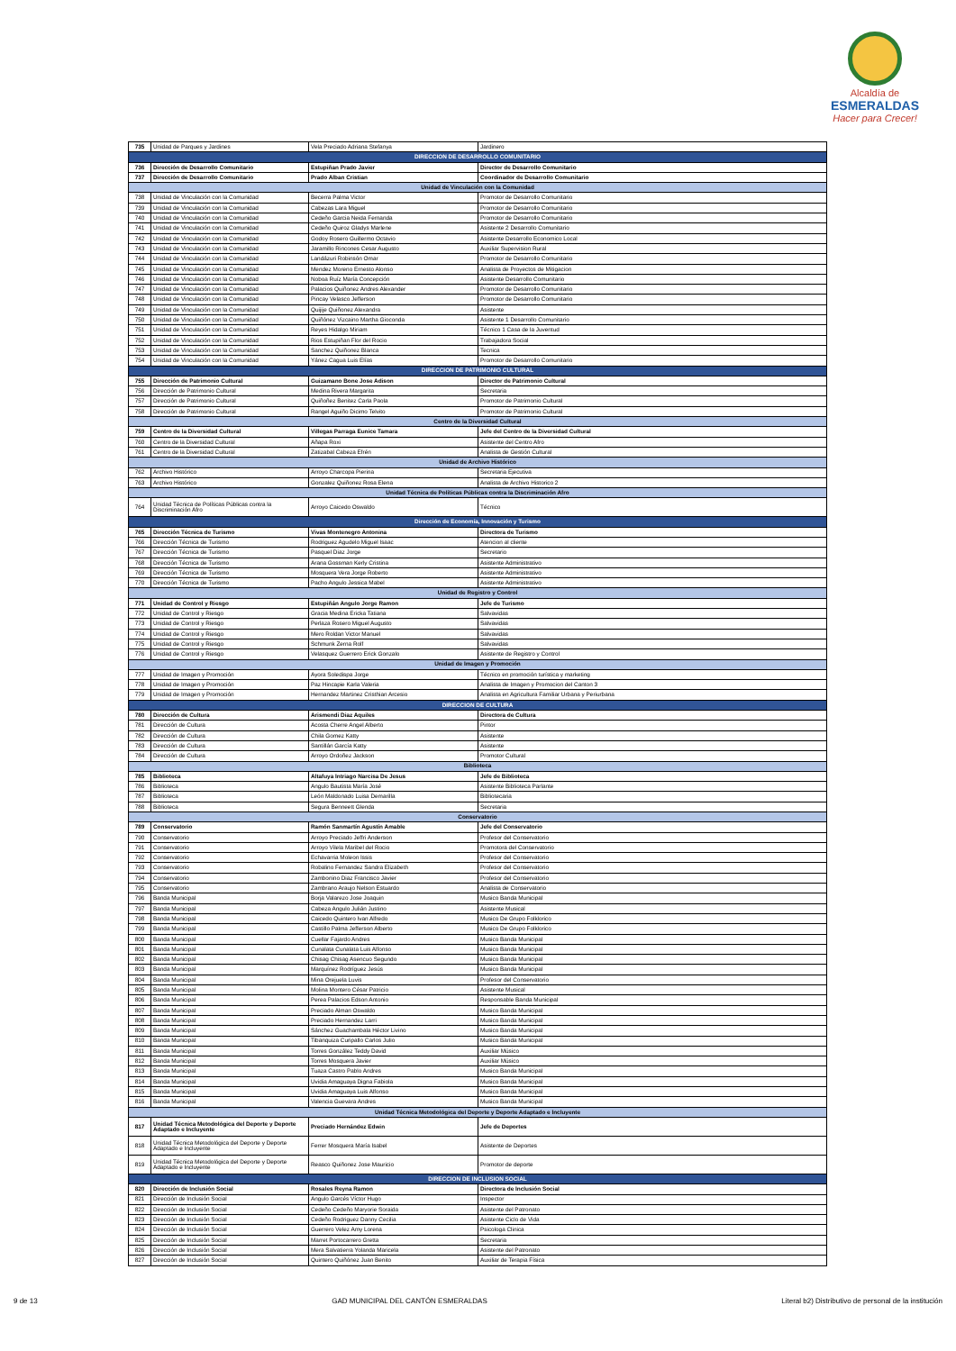Alcaldía de
ESMERALDAS
Hacer para Crecer!
| 735 | Unidad de Parques y Jardines | Vela Preciado Adriana Stefanya | Jardinero |
| DIRECCION DE DESARROLLO COMUNITARIO | | | |
| 736 | Dirección de Desarrollo Comunitario | Estupiñan Prado Javier | Director de Desarrollo Comunitario |
| 737 | Dirección de Desarrollo Comunitario | Prado Alban Cristian | Coordinador de Desarrollo Comunitario |
| Unidad de Vinculación con la Comunidad | | | |
| 738 | Unidad de Vinculación con la Comunidad | Becerra Palma Victor | Promotor de Desarrollo Comunitario |
| 739 | Unidad de Vinculación con la Comunidad | Cabezas Lara Miguel | Promotor de Desarrollo Comunitario |
| 740 | Unidad de Vinculación con la Comunidad | Cedeño Garcia Neida Fernanda | Promotor de Desarrollo Comunitario |
| 741 | Unidad de Vinculación con la Comunidad | Cedeño Quiroz Gladys Marlene | Asistente 2 Desarrollo Comunitario |
| 742 | Unidad de Vinculación con la Comunidad | Godoy Rosero Guillermo Octavio | Asistente Desarrollo Economico Local |
| 743 | Unidad de Vinculación con la Comunidad | Jaramillo Rincones Cesar Augusto | Auxiliar Supervision Rural |
| 744 | Unidad de Vinculación con la Comunidad | Landázuri Robinsón Omar | Promotor de Desarrollo Comunitario |
| 745 | Unidad de Vinculación con la Comunidad | Mendez Moreno Ernesto Alonso | Analista de Proyectos de Mitigacion |
| 746 | Unidad de Vinculación con la Comunidad | Noboa Ruíz María Concepción | Asistente Desarrollo Comunitario |
| 747 | Unidad de Vinculación con la Comunidad | Palacios Quiñonez Andres Alexander | Promotor de Desarrollo Comunitario |
| 748 | Unidad de Vinculación con la Comunidad | Pincay Velasco Jefferson | Promotor de Desarrollo Comunitario |
| 749 | Unidad de Vinculación con la Comunidad | Quijije Quiñonez Alexandra | Asistente |
| 750 | Unidad de Vinculación con la Comunidad | Quiñónez Vizcaino Martha Gioconda | Asistente 1 Desarrollo Comunitario |
| 751 | Unidad de Vinculación con la Comunidad | Reyes Hidalgo Miriam | Técnico 1 Casa de la Juventud |
| 752 | Unidad de Vinculación con la Comunidad | Rios Estupiñan Flor del Rocio | Trabajadora Social |
| 753 | Unidad de Vinculación con la Comunidad | Sanchez Quiñonez Blanca | Tecnica |
| 754 | Unidad de Vinculación con la Comunidad | Yánez Cagua Luis Elías | Promotor de Desarrollo Comunitario |
| DIRECCION DE PATRIMONIO CULTURAL | | | |
| 755 | Dirección de Patrimonio Cultural | Guizamano Bone Jose Adison | Director de Patrimonio Cultural |
| 756 | Dirección de Patrimonio Cultural | Medina Rivera Margarita | Secretaria |
| 757 | Dirección de Patrimonio Cultural | Quiñoñez Benitez Carla Paola | Promotor de Patrimonio Cultural |
| 758 | Dirección de Patrimonio Cultural | Rangel Aguiño Dicimo Telvito | Promotor de Patrimonio Cultural |
| Centro de la Diversidad Cultural | | | |
| 759 | Centro de la Diversidad Cultural | Villegas Parraga Eunice Tamara | Jefe del Centro de la Diversidad Cultural |
| 760 | Centro de la Diversidad Cultural | Añapa Roxi | Asistente del Centro Afro |
| 761 | Centro de la Diversidad Cultural | Zatizabal Cabeza Efrén | Analista de Gestión Cultural |
| Unidad de Archivo Histórico | | | |
| 762 | Archivo Histórico | Arroyo Charcopa Pierina | Secretaria Ejecutiva |
| 763 | Archivo Histórico | Gonzalez Quiñonez Rosa Elena | Analista de Archivo Historico 2 |
| Unidad Técnica de Políticas Públicas contra la Discriminación Afro | | | |
| 764 | Unidad Técnica de Políticas Públicas contra la Discriminación Afro | Arroyo Caicedo Oswaldo | Técnico |
| Dirección de Economía, Innovación y Turismo | | | |
| 765 | Dirección Técnica de Turismo | Vivas Montenegro Antonina | Directora de Turismo |
| 766 | Dirección Técnica de Turismo | Rodriguez Agudelo Miguel Isaac | Atencion al cliente |
| 767 | Dirección Técnica de Turismo | Pasquel Diaz Jorge | Secretario |
| 768 | Dirección Técnica de Turismo | Arana Gossman Kerly Cristina | Asistente Administrativo |
| 769 | Dirección Técnica de Turismo | Mosquera Vera Jorge Roberto | Asistente Administrativo |
| 770 | Dirección Técnica de Turismo | Pacho Angulo Jessica Mabel | Asistente Administrativo |
| Unidad de Registro y Control | | | |
| 771 | Unidad de Control y Riesgo | Estupiñán Angulo Jorge Ramon | Jefe de Turismo |
| 772 | Unidad de Control y Riesgo | Gracia Medina Ericka Tatiana | Salvavidas |
| 773 | Unidad de Control y Riesgo | Perlaza Rosero Miguel Augusto | Salvavidas |
| 774 | Unidad de Control y Riesgo | Mero Roldan Victor Manuel | Salvavidas |
| 775 | Unidad de Control y Riesgo | Schmunk Zerna Rolf | Salvavidas |
| 776 | Unidad de Control y Riesgo | Velasquez Guerrero Erick Gonzalo | Asistente de Registro y Control |
| Unidad de Imagen y Promoción | | | |
| 777 | Unidad de Imagen y Promoción | Ayora Soledispa Jorge | Técnico en promoción turística y marketing |
| 778 | Unidad de Imagen y Promoción | Paz Hincapie Karla Valeria | Analista de Imagen y Promocion del Canton 3 |
| 779 | Unidad de Imagen y Promoción | Hernandez Martinez Cristhian Arcesio | Analista en Agricultura Familiar Urbana y Periurbana |
| DIRECCION DE CULTURA | | | |
| 780 | Dirección de Cultura | Arismendi Diaz Aquiles | Directora de Cultura |
| 781 | Dirección de Cultura | Acosta Cherre Angel Alberto | Pintor |
| 782 | Dirección de Cultura | Chila Gomez Katty | Asistente |
| 783 | Dirección de Cultura | Santillán García Katty | Asistente |
| 784 | Dirección de Cultura | Arroyo Ordoñez Jackson | Promotor Cultural |
| Biblioteca | | | |
| 785 | Biblioteca | Altafuya Intriago Narcisa De Jesus | Jefe de Biblioteca |
| 786 | Biblioteca | Angulo Bautista María José | Asistente Biblioteca Parlante |
| 787 | Biblioteca | León Maldonado Luisa Demarilla | Bibliotecaria |
| 788 | Biblioteca | Segura Benneett Glenda | Secretaria |
| Conservatorio | | | |
| 789 | Conservatorio | Ramón Sanmartín Agustín Amable | Jefe del Conservatorio |
| 790 | Conservatorio | Arroyo Preciado Jeffri Anderson | Profesor del Conservatorio |
| 791 | Conservatorio | Arroyo Vilela Maribel del Rocio | Promotora del Conservatorio |
| 792 | Conservatorio | Echavarria Moleon Issis | Profesor del Conservatorio |
| 793 | Conservatorio | Robalino Fernandez Sandra Elizabeth | Profesor del Conservatorio |
| 794 | Conservatorio | Zambonino Diaz Francisco Javier | Profesor del Conservatorio |
| 795 | Conservatorio | Zambrano Araujo Nelson Estuardo | Analista de Conservatorio |
| 796 | Banda Municipal | Borja Valarezo Jose Joaquin | Musico Banda Municipal |
| 797 | Banda Municipal | Cabeza Angulo Julián Justino | Asistente Musical |
| 798 | Banda Municipal | Caicedo Quintero Ivan Alfredo | Musico De Grupo Folklorico |
| 799 | Banda Municipal | Castillo Palma Jefferson Alberto | Musico De Grupo Folklorico |
| 800 | Banda Municipal | Cuellar Fajardo Andres | Musico Banda Municipal |
| 801 | Banda Municipal | Cunalata Cunalata Luis Alfonso | Musico Banda Municipal |
| 802 | Banda Municipal | Chisag Chisag Asencuo Segundo | Musico Banda Municipal |
| 803 | Banda Municipal | Marquínez Rodríguez Jesús | Musico Banda Municipal |
| 804 | Banda Municipal | Mina Orejuela Luvis | Profesor del Conservatorio |
| 805 | Banda Municipal | Molina Montero César Patricio | Asistente Musical |
| 806 | Banda Municipal | Perea Palacios Edson Antonio | Responsable Banda Municipal |
| 807 | Banda Municipal | Preciado Alman Oswaldo | Musico Banda Municipal |
| 808 | Banda Municipal | Preciado Hernandez Larri | Musico Banda Municipal |
| 809 | Banda Municipal | Sánchez Guachambala Héctor Livino | Musico Banda Municipal |
| 810 | Banda Municipal | Tibanquiza Curipallo Carlos Julio | Musico Banda Municipal |
| 811 | Banda Municipal | Torres González Teddy David | Auxiliar Músico |
| 812 | Banda Municipal | Torres Mosquera Javier | Auxiliar Músico |
| 813 | Banda Municipal | Tuaza Castro Pablo Andres | Musico Banda Municipal |
| 814 | Banda Municipal | Uvidia Amaguaya Digna Fabiola | Musico Banda Municipal |
| 815 | Banda Municipal | Uvidia Amaguaya Luis Alfonso | Musico Banda Municipal |
| 816 | Banda Municipal | Valencia Guevara Andres | Musico Banda Municipal |
| Unidad Técnica Metodológica del Deporte y Deporte Adaptado e Incluyente | | | |
| 817 | Unidad Técnica Metodológica del Deporte y Deporte Adaptado e Incluyente | Preciado Hernández Edwin | Jefe de Deportes |
| 818 | Unidad Técnica Metodológica del Deporte y Deporte Adaptado e Incluyente | Ferrer Mosquera María Isabel | Asistente de Deportes |
| 819 | Unidad Técnica Metodológica del Deporte y Deporte Adaptado e Incluyente | Reasco Quiñonez Jose Mauricio | Promotor de deporte |
| DIRECCION DE INCLUSION SOCIAL | | | |
| 820 | Dirección de Inclusión Social | Rosales Reyna Ramon | Directora de Inclusión Social |
| 821 | Dirección de Inclusión Social | Angulo Garcés Víctor Hugo | Inspector |
| 822 | Dirección de Inclusión Social | Cedeño Cedeño Maryorie Soraida | Asistente del Patronato |
| 823 | Dirección de Inclusión Social | Cedeño Rodriguez Danny Cecilia | Asistente Ciclo de Vida |
| 824 | Dirección de Inclusión Social | Guerrero Velez Amy Lorena | Psicologa Clinica |
| 825 | Dirección de Inclusión Social | Marret Portocarrero Gretta | Secretaria |
| 826 | Dirección de Inclusión Social | Mera Salvatierra Yolanda Maricela | Asistente del Patronato |
| 827 | Dirección de Inclusión Social | Quintero Quiñónez Juan Benito | Auxiliar de Terapia Física |
9 de 13 GAD MUNICIPAL DEL CANTÓN ESMERALDAS Literal b2) Distributivo de personal de la institución